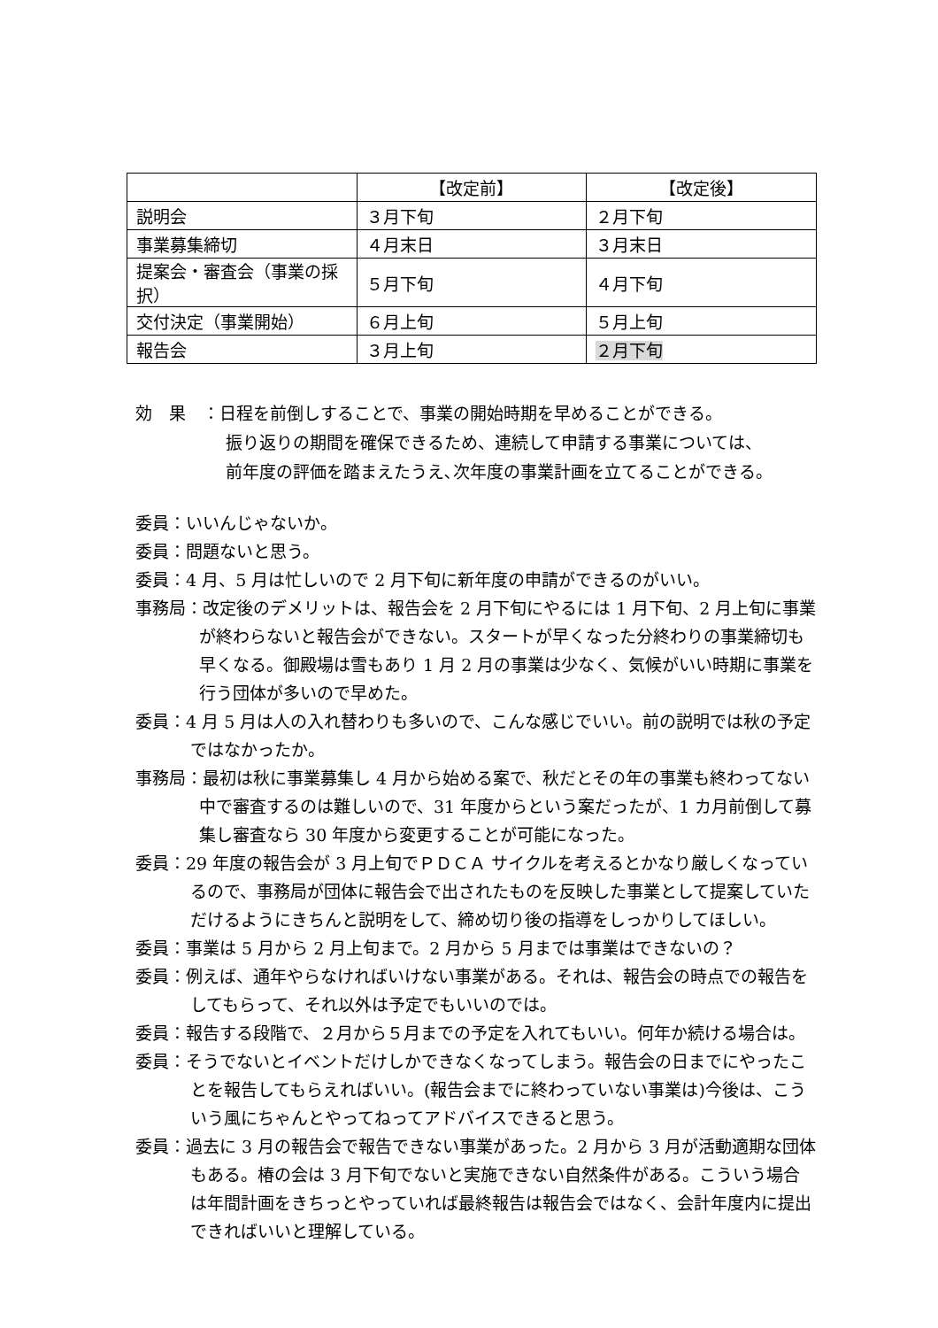| | 【改定前】 | 【改定後】 |
| --- | --- | --- |
| 説明会 | ３月下旬 | ２月下旬 |
| 事業募集締切 | ４月末日 | ３月末日 |
| 提案会・審査会（事業の採択） | ５月下旬 | ４月下旬 |
| 交付決定（事業開始） | ６月上旬 | ５月上旬 |
| 報告会 | ３月上旬 | ２月下旬 |
効　果　：日程を前倒しすることで、事業の開始時期を早めることができる。
振り返りの期間を確保できるため、連続して申請する事業については、
前年度の評価を踏まえたうえ､次年度の事業計画を立てることができる。
委員：いいんじゃないか。
委員：問題ないと思う。
委員：4 月、5 月は忙しいので 2 月下旬に新年度の申請ができるのがいい。
事務局：改定後のデメリットは、報告会を 2 月下旬にやるには 1 月下旬、2 月上旬に事業が終わらないと報告会ができない。スタートが早くなった分終わりの事業締切も早くなる。御殿場は雪もあり 1 月 2 月の事業は少なく、気候がいい時期に事業を行う団体が多いので早めた。
委員：4 月 5 月は人の入れ替わりも多いので、こんな感じでいい。前の説明では秋の予定ではなかったか。
事務局：最初は秋に事業募集し 4 月から始める案で、秋だとその年の事業も終わってない中で審査するのは難しいので、31 年度からという案だったが、1 カ月前倒して募集し審査なら 30 年度から変更することが可能になった。
委員：29 年度の報告会が 3 月上旬でＰＤＣＡ サイクルを考えるとかなり厳しくなっているので、事務局が団体に報告会で出されたものを反映した事業として提案していただけるようにきちんと説明をして、締め切り後の指導をしっかりしてほしい。
委員：事業は 5 月から 2 月上旬まで。2 月から 5 月までは事業はできないの？
委員：例えば、通年やらなければいけない事業がある。それは、報告会の時点での報告をしてもらって、それ以外は予定でもいいのでは。
委員：報告する段階で、２月から５月までの予定を入れてもいい。何年か続ける場合は。
委員：そうでないとイベントだけしかできなくなってしまう。報告会の日までにやったことを報告してもらえればいい。(報告会までに終わっていない事業は)今後は、こういう風にちゃんとやってねってアドバイスできると思う。
委員：過去に 3 月の報告会で報告できない事業があった。2 月から 3 月が活動適期な団体もある。椿の会は 3 月下旬でないと実施できない自然条件がある。こういう場合は年間計画をきちっとやっていれば最終報告は報告会ではなく、会計年度内に提出できればいいと理解している。